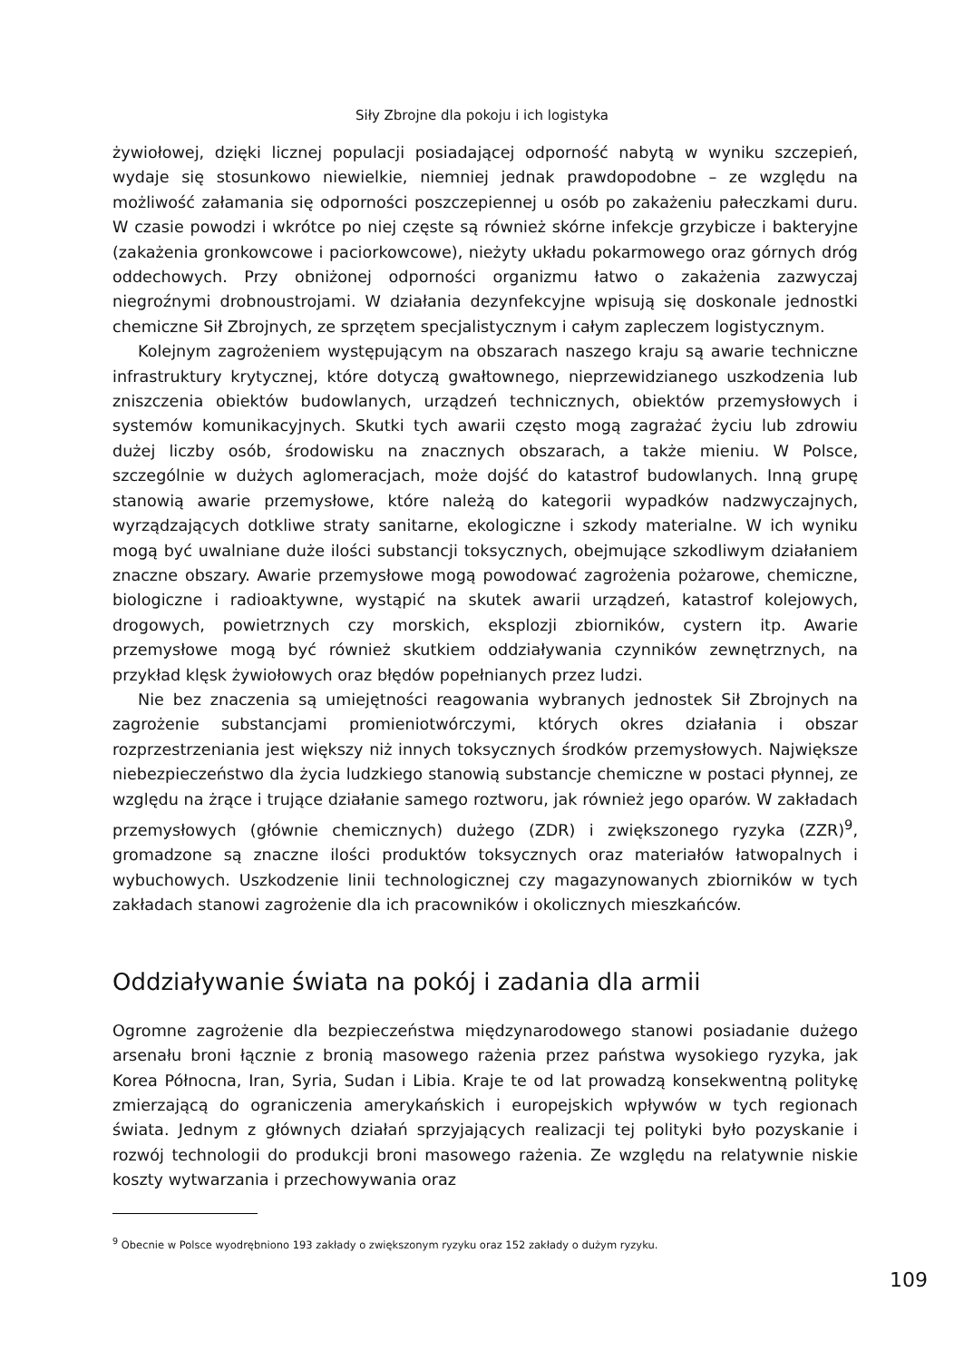Siły Zbrojne dla pokoju i ich logistyka
żywiołowej, dzięki licznej populacji posiadającej odporność nabytą w wyniku szczepień, wydaje się stosunkowo niewielkie, niemniej jednak prawdopodobne – ze względu na możliwość załamania się odporności poszczepiennej u osób po zakażeniu pałeczkami duru. W czasie powodzi i wkrótce po niej częste są również skórne infekcje grzybicze i bakteryjne (zakażenia gronkowcowe i paciorkowcowe), nieżyty układu pokarmowego oraz górnych dróg oddechowych. Przy obniżonej odporności organizmu łatwo o zakażenia zazwyczaj niegroźnymi drobnoustrojami. W działania dezynfekcyjne wpisują się doskonale jednostki chemiczne Sił Zbrojnych, ze sprzętem specjalistycznym i całym zapleczem logistycznym.
Kolejnym zagrożeniem występującym na obszarach naszego kraju są awarie techniczne infrastruktury krytycznej, które dotyczą gwałtownego, nieprzewidzianego uszkodzenia lub zniszczenia obiektów budowlanych, urządzeń technicznych, obiektów przemysłowych i systemów komunikacyjnych. Skutki tych awarii często mogą zagrażać życiu lub zdrowiu dużej liczby osób, środowisku na znacznych obszarach, a także mieniu. W Polsce, szczególnie w dużych aglomeracjach, może dojść do katastrof budowlanych. Inną grupę stanowią awarie przemysłowe, które należą do kategorii wypadków nadzwyczajnych, wyrządzających dotkliwe straty sanitarne, ekologiczne i szkody materialne. W ich wyniku mogą być uwalniane duże ilości substancji toksycznych, obejmujące szkodliwym działaniem znaczne obszary. Awarie przemysłowe mogą powodować zagrożenia pożarowe, chemiczne, biologiczne i radioaktywne, wystąpić na skutek awarii urządzeń, katastrof kolejowych, drogowych, powietrznych czy morskich, eksplozji zbiorników, cystern itp. Awarie przemysłowe mogą być również skutkiem oddziaływania czynników zewnętrznych, na przykład klęsk żywiołowych oraz błędów popełnianych przez ludzi.
Nie bez znaczenia są umiejętności reagowania wybranych jednostek Sił Zbrojnych na zagrożenie substancjami promieniotwórczymi, których okres działania i obszar rozprzestrzeniania jest większy niż innych toksycznych środków przemysłowych. Największe niebezpieczeństwo dla życia ludzkiego stanowią substancje chemiczne w postaci płynnej, ze względu na żrące i trujące działanie samego roztworu, jak również jego oparów. W zakładach przemysłowych (głównie chemicznych) dużego (ZDR) i zwiększonego ryzyka (ZZR)<sup>9</sup>, gromadzone są znaczne ilości produktów toksycznych oraz materiałów łatwopalnych i wybuchowych. Uszkodzenie linii technologicznej czy magazynowanych zbiorników w tych zakładach stanowi zagrożenie dla ich pracowników i okolicznych mieszkańców.
Oddziaływanie świata na pokój i zadania dla armii
Ogromne zagrożenie dla bezpieczeństwa międzynarodowego stanowi posiadanie dużego arsenału broni łącznie z bronią masowego rażenia przez państwa wysokiego ryzyka, jak Korea Północna, Iran, Syria, Sudan i Libia. Kraje te od lat prowadzą konsekwentną politykę zmierzającą do ograniczenia amerykańskich i europejskich wpływów w tych regionach świata. Jednym z głównych działań sprzyjających realizacji tej polityki było pozyskanie i rozwój technologii do produkcji broni masowego rażenia. Ze względu na relatywnie niskie koszty wytwarzania i przechowywania oraz
<sup>9</sup> Obecnie w Polsce wyodrębniono 193 zakłady o zwiększonym ryzyku oraz 152 zakłady o dużym ryzyku.
109